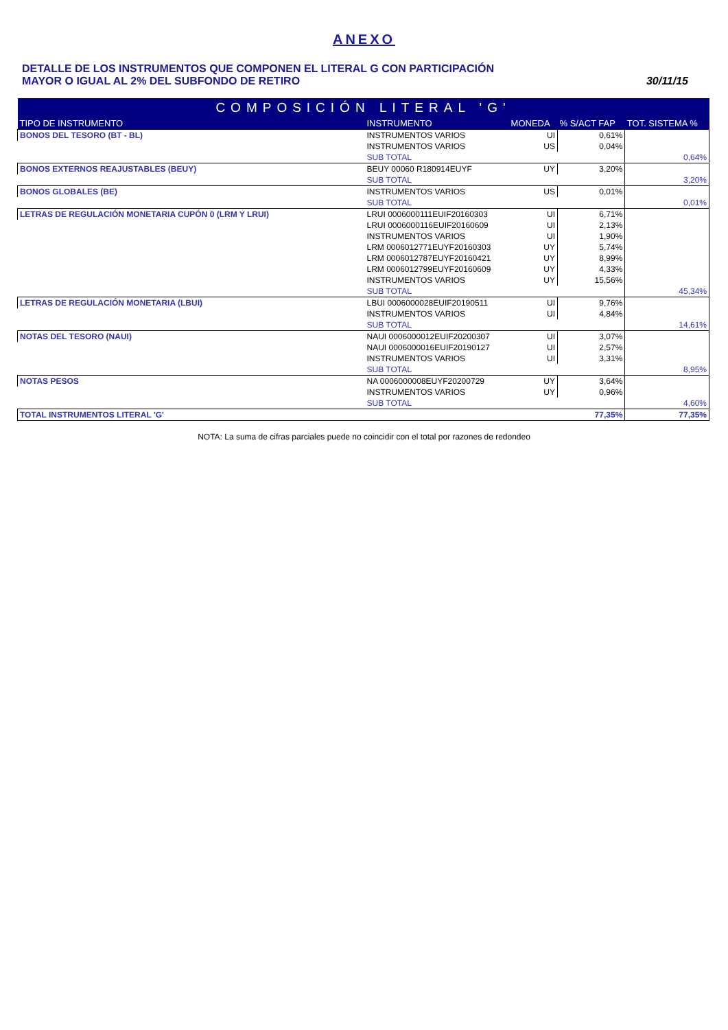ANEXO
DETALLE DE LOS INSTRUMENTOS QUE COMPONEN EL LITERAL G CON PARTICIPACIÓN
MAYOR O IGUAL AL 2% DEL SUBFONDO DE RETIRO
30/11/15
| COMPOSICIÓN LITERAL 'G' | | | | |
| --- | --- | --- | --- | --- |
| TIPO DE INSTRUMENTO | INSTRUMENTO | MONEDA | % S/ACT FAP | TOT. SISTEMA % |
| BONOS DEL TESORO (BT - BL) | INSTRUMENTOS VARIOS | UI | 0,61% | |
| | INSTRUMENTOS VARIOS | US | 0,04% | |
| | SUB TOTAL | | | 0,64% |
| BONOS EXTERNOS REAJUSTABLES (BEUY) | BEUY 00060 R180914EUYF | UY | 3,20% | |
| | SUB TOTAL | | | 3,20% |
| BONOS GLOBALES (BE) | INSTRUMENTOS VARIOS | US | 0,01% | |
| | SUB TOTAL | | | 0,01% |
| LETRAS DE REGULACIÓN MONETARIA CUPÓN 0 (LRM Y LRUI) | LRUI 0006000111EUIF20160303 | UI | 6,71% | |
| | LRUI 0006000116EUIF20160609 | UI | 2,13% | |
| | INSTRUMENTOS VARIOS | UI | 1,90% | |
| | LRM 0006012771EUYF20160303 | UY | 5,74% | |
| | LRM 0006012787EUYF20160421 | UY | 8,99% | |
| | LRM 0006012799EUYF20160609 | UY | 4,33% | |
| | INSTRUMENTOS VARIOS | UY | 15,56% | |
| | SUB TOTAL | | | 45,34% |
| LETRAS DE REGULACIÓN MONETARIA (LBUI) | LBUI 0006000028EUIF20190511 | UI | 9,76% | |
| | INSTRUMENTOS VARIOS | UI | 4,84% | |
| | SUB TOTAL | | | 14,61% |
| NOTAS DEL TESORO (NAUI) | NAUI 0006000012EUIF20200307 | UI | 3,07% | |
| | NAUI 0006000016EUIF20190127 | UI | 2,57% | |
| | INSTRUMENTOS VARIOS | UI | 3,31% | |
| | SUB TOTAL | | | 8,95% |
| NOTAS PESOS | NA 0006000008EUYF20200729 | UY | 3,64% | |
| | INSTRUMENTOS VARIOS | UY | 0,96% | |
| | SUB TOTAL | | | 4,60% |
| TOTAL INSTRUMENTOS LITERAL 'G' | | | 77,35% | 77,35% |
NOTA: La suma de cifras parciales puede no coincidir con el total por razones de redondeo